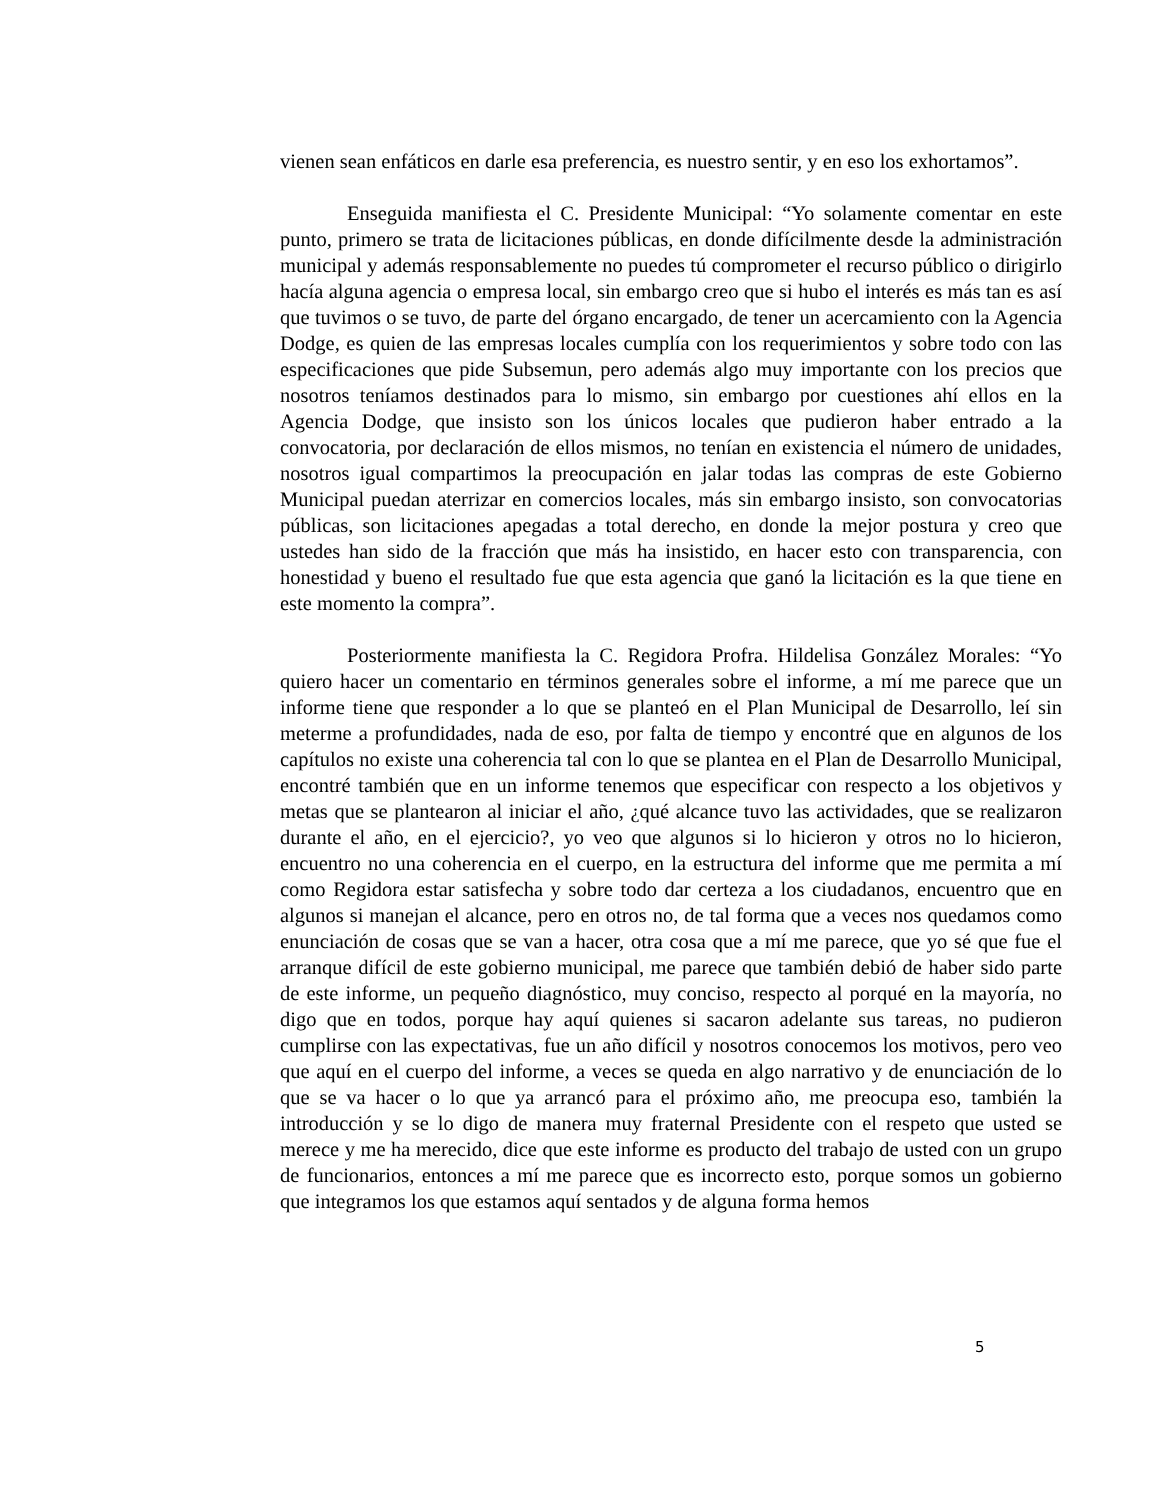vienen sean enfáticos en darle esa preferencia, es nuestro sentir, y en eso los exhortamos”.
Enseguida manifiesta el C. Presidente Municipal: “Yo solamente comentar en este punto, primero se trata de licitaciones públicas, en donde difícilmente desde la administración municipal y además responsablemente no puedes tú comprometer el recurso público o dirigirlo hacía alguna agencia o empresa local, sin embargo creo que si hubo el interés es más tan es así que tuvimos o se tuvo, de parte del órgano encargado, de tener un acercamiento con la Agencia Dodge, es quien de las empresas locales cumplía con los requerimientos y sobre todo con las especificaciones que pide Subsemun, pero además algo muy importante con los precios que nosotros teníamos destinados para lo mismo, sin embargo por cuestiones ahí ellos en la Agencia Dodge, que insisto son los únicos locales que pudieron haber entrado a la convocatoria, por declaración de ellos mismos, no tenían en existencia el número de unidades, nosotros igual compartimos la preocupación en jalar todas las compras de este Gobierno Municipal puedan aterrizar en comercios locales, más sin embargo insisto, son convocatorias públicas, son licitaciones apegadas a total derecho, en donde la mejor postura y creo que ustedes han sido de la fracción que más ha insistido, en hacer esto con transparencia, con honestidad y bueno el resultado fue que esta agencia que ganó la licitación es la que tiene en este momento la compra”.
Posteriormente manifiesta la C. Regidora Profra. Hildelisa González Morales: “Yo quiero hacer un comentario en términos generales sobre el informe, a mí me parece que un informe tiene que responder a lo que se planteó en el Plan Municipal de Desarrollo, leí sin meterme a profundidades, nada de eso, por falta de tiempo y encontré que en algunos de los capítulos no existe una coherencia tal con lo que se plantea en el Plan de Desarrollo Municipal, encontré también que en un informe tenemos que especificar con respecto a los objetivos y metas que se plantearon al iniciar el año, ¿qué alcance tuvo las actividades, que se realizaron durante el año, en el ejercicio?, yo veo que algunos si lo hicieron y otros no lo hicieron, encuentro no una coherencia en el cuerpo, en la estructura del informe que me permita a mí como Regidora estar satisfecha y sobre todo dar certeza a los ciudadanos, encuentro que en algunos si manejan el alcance, pero en otros no, de tal forma que a veces nos quedamos como enunciación de cosas que se van a hacer, otra cosa que a mí me parece, que yo sé que fue el arranque difícil de este gobierno municipal, me parece que también debió de haber sido parte de este informe, un pequeño diagnóstico, muy conciso, respecto al porqué en la mayoría, no digo que en todos, porque hay aquí quienes si sacaron adelante sus tareas, no pudieron cumplirse con las expectativas, fue un año difícil y nosotros conocemos los motivos, pero veo que aquí en el cuerpo del informe, a veces se queda en algo narrativo y de enunciación de lo que se va hacer o lo que ya arrancó para el próximo año, me preocupa eso, también la introducción y se lo digo de manera muy fraternal Presidente con el respeto que usted se merece y me ha merecido, dice que este informe es producto del trabajo de usted con un grupo de funcionarios, entonces a mí me parece que es incorrecto esto, porque somos un gobierno que integramos los que estamos aquí sentados y de alguna forma hemos
5